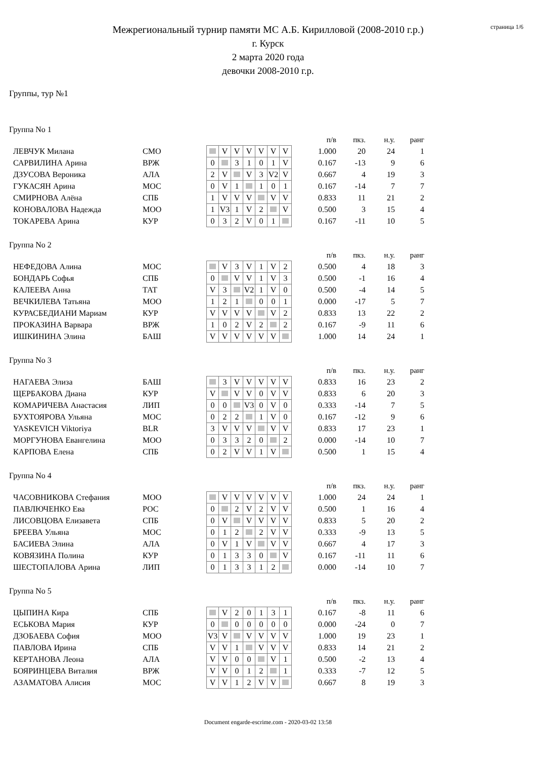страница 1/6
Межрегиональный турнир памяти МС А.Б. Кирилловой (2008-2010 г.р.)
г. Курск
2 марта 2020 года
девочки 2008-2010 г.р.
Группы, тур №1
Группа No 1
| | | | | | | | | | | | п/в | пкз. | н.у. | ранг |
| ЛЕВЧУК Милана | СМО | | | V | V | V | V | V | V | | 1.000 | 20 | 24 | 1 |
| САРВИЛИНА Арина | ВРЖ | | 0 | | 3 | 1 | 0 | 1 | V | | 0.167 | -13 | 9 | 6 |
| ДЗУСОВА Вероника | АЛА | | 2 | V | | V | 3 | V2 | V | | 0.667 | 4 | 19 | 3 |
| ГУКАСЯН Арина | МОС | | 0 | V | 1 | | 1 | 0 | 1 | | 0.167 | -14 | 7 | 7 |
| СМИРНОВА Алёна | СПБ | | 1 | V | V | V | | V | V | | 0.833 | 11 | 21 | 2 |
| КОНОВАЛОВА Надежда | МОО | | 1 | V3 | 1 | V | 2 | | V | | 0.500 | 3 | 15 | 4 |
| ТОКАРЕВА Арина | КУР | | 0 | 3 | 2 | V | 0 | 1 | | | 0.167 | -11 | 10 | 5 |
Группа No 2
| | | | | | | | | | | | п/в | пкз. | н.у. | ранг |
| НЕФЕДОВА Алина | МОС | | | V | 3 | V | 1 | V | 2 | | 0.500 | 4 | 18 | 3 |
| БОНДАРЬ Софья | СПБ | | 0 | | V | V | 1 | V | 3 | | 0.500 | -1 | 16 | 4 |
| КАЛЕЕВА Анна | ТАТ | | V | 3 | | V2 | 1 | V | 0 | | 0.500 | -4 | 14 | 5 |
| ВЕЧКИЛЕВА Татьяна | МОО | | 1 | 2 | 1 | | 0 | 0 | 1 | | 0.000 | -17 | 5 | 7 |
| КУРАСБЕДИАНИ Мариам | КУР | | V | V | V | V | | V | 2 | | 0.833 | 13 | 22 | 2 |
| ПРОКАЗИНА Варвара | ВРЖ | | 1 | 0 | 2 | V | 2 | | 2 | | 0.167 | -9 | 11 | 6 |
| ИШКИНИНА Элина | БАШ | | V | V | V | V | V | V | | | 1.000 | 14 | 24 | 1 |
Группа No 3
| | | | | | | | | | | | п/в | пкз. | н.у. | ранг |
| НАГАЕВА Элиза | БАШ | | | 3 | V | V | V | V | V | | 0.833 | 16 | 23 | 2 |
| ЩЕРБАКОВА Диана | КУР | | V | | V | V | 0 | V | V | | 0.833 | 6 | 20 | 3 |
| КОМАРИЧЕВА Анастасия | ЛИП | | 0 | 0 | | V3 | 0 | V | 0 | | 0.333 | -14 | 7 | 5 |
| БУХТОЯРОВА Ульяна | МОС | | 0 | 2 | 2 | | 1 | V | 0 | | 0.167 | -12 | 9 | 6 |
| YASKEVICH Viktoriya | BLR | | 3 | V | V | V | | V | V | | 0.833 | 17 | 23 | 1 |
| МОРГУНОВА Евангелина | МОО | | 0 | 3 | 3 | 2 | 0 | | 2 | | 0.000 | -14 | 10 | 7 |
| КАРПОВА Елена | СПБ | | 0 | 2 | V | V | 1 | V | | | 0.500 | 1 | 15 | 4 |
Группа No 4
| | | | | | | | | | | | п/в | пкз. | н.у. | ранг |
| ЧАСОВНИКОВА Стефания | МОО | | | V | V | V | V | V | V | | 1.000 | 24 | 24 | 1 |
| ПАВЛЮЧЕНКО Ева | РОС | | 0 | | 2 | V | 2 | V | V | | 0.500 | 1 | 16 | 4 |
| ЛИСОВЦОВА Елизавета | СПБ | | 0 | V | | V | V | V | V | | 0.833 | 5 | 20 | 2 |
| БРЕЕВА Ульяна | МОС | | 0 | 1 | 2 | | 2 | V | V | | 0.333 | -9 | 13 | 5 |
| БАСИЕВА Элина | АЛА | | 0 | V | 1 | V | | V | V | | 0.667 | 4 | 17 | 3 |
| КОВЯЗИНА Полина | КУР | | 0 | 1 | 3 | 3 | 0 | | V | | 0.167 | -11 | 11 | 6 |
| ШЕСТОПАЛОВА Арина | ЛИП | | 0 | 1 | 3 | 3 | 1 | 2 | | | 0.000 | -14 | 10 | 7 |
Группа No 5
| | | | | | | | | | | | п/в | пкз. | н.у. | ранг |
| ЦЫПИНА Кира | СПБ | | | V | 2 | 0 | 1 | 3 | 1 | | 0.167 | -8 | 11 | 6 |
| ЕСЬКОВА Мария | КУР | | 0 | | 0 | 0 | 0 | 0 | 0 | | 0.000 | -24 | 0 | 7 |
| ДЗОБАЕВА София | МОО | | V3 | V | | V | V | V | V | | 1.000 | 19 | 23 | 1 |
| ПАВЛОВА Ирина | СПБ | | V | V | 1 | | V | V | V | | 0.833 | 14 | 21 | 2 |
| КЕРТАНОВА Леона | АЛА | | V | V | 0 | 0 | | V | 1 | | 0.500 | -2 | 13 | 4 |
| БОЯРИНЦЕВА Виталия | ВРЖ | | V | V | 0 | 1 | 2 | | 1 | | 0.333 | -7 | 12 | 5 |
| АЗАМАТОВА Алисия | МОС | | V | V | 1 | 2 | V | V | | | 0.667 | 8 | 19 | 3 |
Document engarde-escrime.com - 2020-03-02 13:58